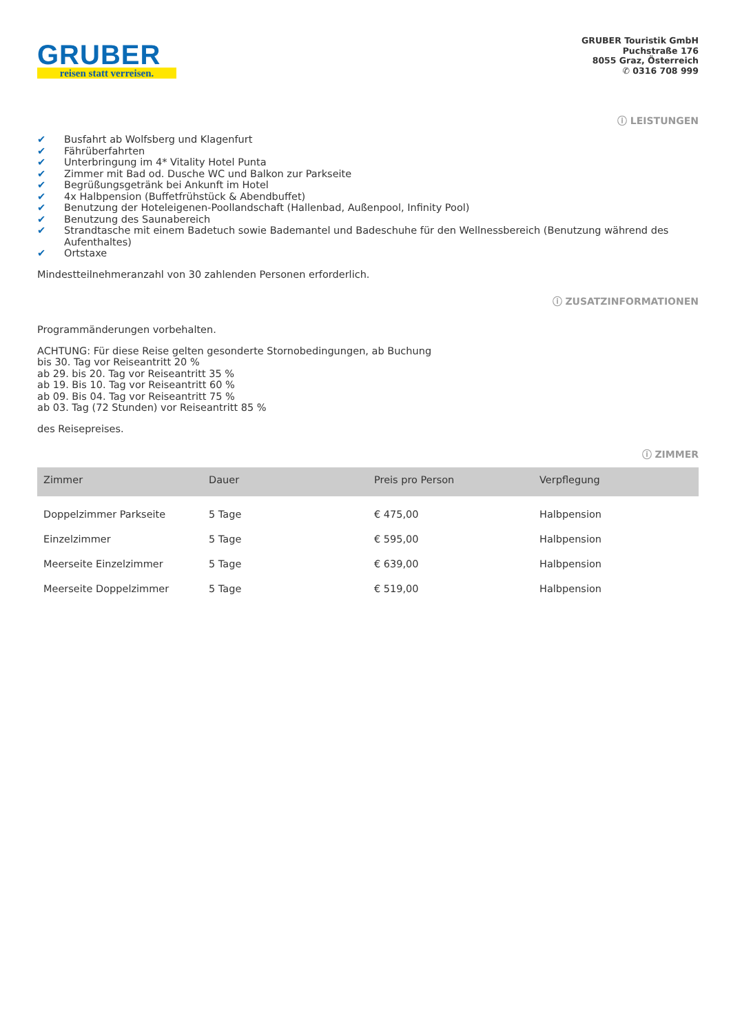GRUBER
reisen statt verreisen.
GRUBER Touristik GmbH
Puchstraße 176
8055 Graz, Österreich
✆ 0316 708 999
ⓘ LEISTUNGEN
✔ Busfahrt ab Wolfsberg und Klagenfurt
✔ Fährüberfahrten
✔ Unterbringung im 4* Vitality Hotel Punta
✔ Zimmer mit Bad od. Dusche WC und Balkon zur Parkseite
✔ Begrüßungsgetränk bei Ankunft im Hotel
✔ 4x Halbpension (Buffetfrühstück & Abendbuffet)
✔ Benutzung der Hoteleigenen-Poollandschaft (Hallenbad, Außenpool, Infinity Pool)
✔ Benutzung des Saunabereich
✔ Strandtasche mit einem Badetuch sowie Bademantel und Badeschuhe für den Wellnessbereich (Benutzung während des Aufenthaltes)
✔ Ortstaxe
Mindestteilnehmeranzahl von 30 zahlenden Personen erforderlich.
ⓘ ZUSATZINFORMATIONEN
Programmänderungen vorbehalten.
ACHTUNG: Für diese Reise gelten gesonderte Stornobedingungen, ab Buchung
bis 30. Tag vor Reiseantritt 20 %
ab 29. bis 20. Tag vor Reiseantritt 35 %
ab 19. Bis 10. Tag vor Reiseantritt 60 %
ab 09. Bis 04. Tag vor Reiseantritt 75 %
ab 03. Tag (72 Stunden) vor Reiseantritt 85 %
des Reisepreises.
ⓘ ZIMMER
| Zimmer | Dauer | Preis pro Person | Verpflegung |
| --- | --- | --- | --- |
| Doppelzimmer Parkseite | 5 Tage | € 475,00 | Halbpension |
| Einzelzimmer | 5 Tage | € 595,00 | Halbpension |
| Meerseite Einzelzimmer | 5 Tage | € 639,00 | Halbpension |
| Meerseite Doppelzimmer | 5 Tage | € 519,00 | Halbpension |